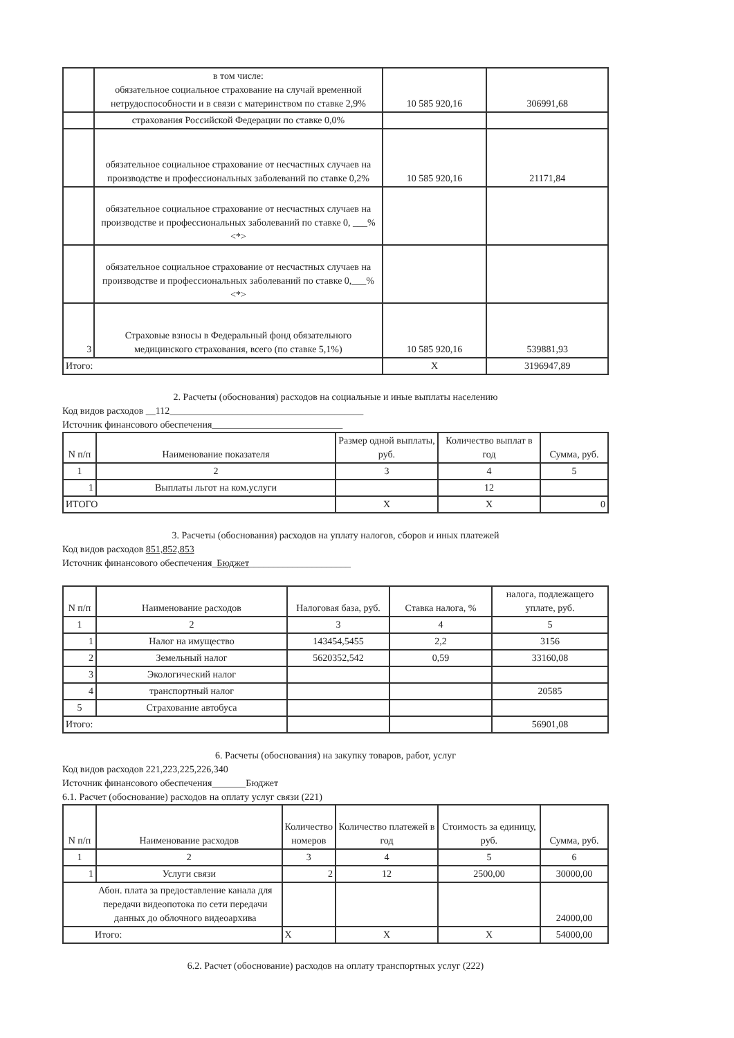| | в том числе: обязательное социальное страхование на случай временной нетрудоспособности и в связи с материнством по ставке 2,9% | 10 585 920,16 | 306991,68 |
| | страхования Российской Федерации по ставке 0,0% | | |
| | обязательное социальное страхование от несчастных случаев на производстве и профессиональных заболеваний по ставке 0,2% | 10 585 920,16 | 21171,84 |
| | обязательное социальное страхование от несчастных случаев на производстве и профессиональных заболеваний по ставке 0, ___% <*> | | |
| | обязательное социальное страхование от несчастных случаев на производстве и профессиональных заболеваний по ставке 0,___% <*> | | |
| 3 | Страховые взносы в Федеральный фонд обязательного медицинского страхования, всего (по ставке 5,1%) | 10 585 920,16 | 539881,93 |
| Итого: | | X | 3196947,89 |
2. Расчеты (обоснования) расходов на социальные и иные выплаты населению
Код видов расходов __112________________________________________
Источник финансового обеспечения___________________________
| N п/п | Наименование показателя | Размер одной выплаты, руб. | Количество выплат в год | Сумма, руб. |
| 1 | 2 | 3 | 4 | 5 |
| 1 | Выплаты льгот на ком.услуги | | 12 | |
| ИТОГО | | X | X | 0 |
3. Расчеты (обоснования) расходов на уплату налогов, сборов и иных платежей
Код видов расходов 851,852,853
Источник финансового обеспечения_Бюджет_____________________
| N п/п | Наименование расходов | Налоговая база, руб. | Ставка налога, % | налога, подлежащего уплате, руб. |
| 1 | 2 | 3 | 4 | 5 |
| 1 | Налог на имущество | 143454,5455 | 2,2 | 3156 |
| 2 | Земельный налог | 5620352,542 | 0,59 | 33160,08 |
| 3 | Экологический налог | | | |
| 4 | транспортный налог | | | 20585 |
| 5 | Страхование автобуса | | | |
| Итого: | | | | 56901,08 |
6. Расчеты (обоснования) на закупку товаров, работ, услуг
Код видов расходов 221,223,225,226,340
Источник финансового обеспечения_______Бюджет
6.1. Расчет (обоснование) расходов на оплату услуг связи (221)
| N п/п | Наименование расходов | Количество номеров | Количество платежей в год | Стоимость за единицу, руб. | Сумма, руб. |
| 1 | 2 | 3 | 4 | 5 | 6 |
| 1 | Услуги связи | 2 | 12 | 2500,00 | 30000,00 |
| Абон. плата за предоставление канала для передачи видеопотока по сети передачи данных до облочного видеоархива | | | | | 24000,00 |
| Итого: | | X | X | X | 54000,00 |
6.2. Расчет (обоснование) расходов на оплату транспортных услуг (222)